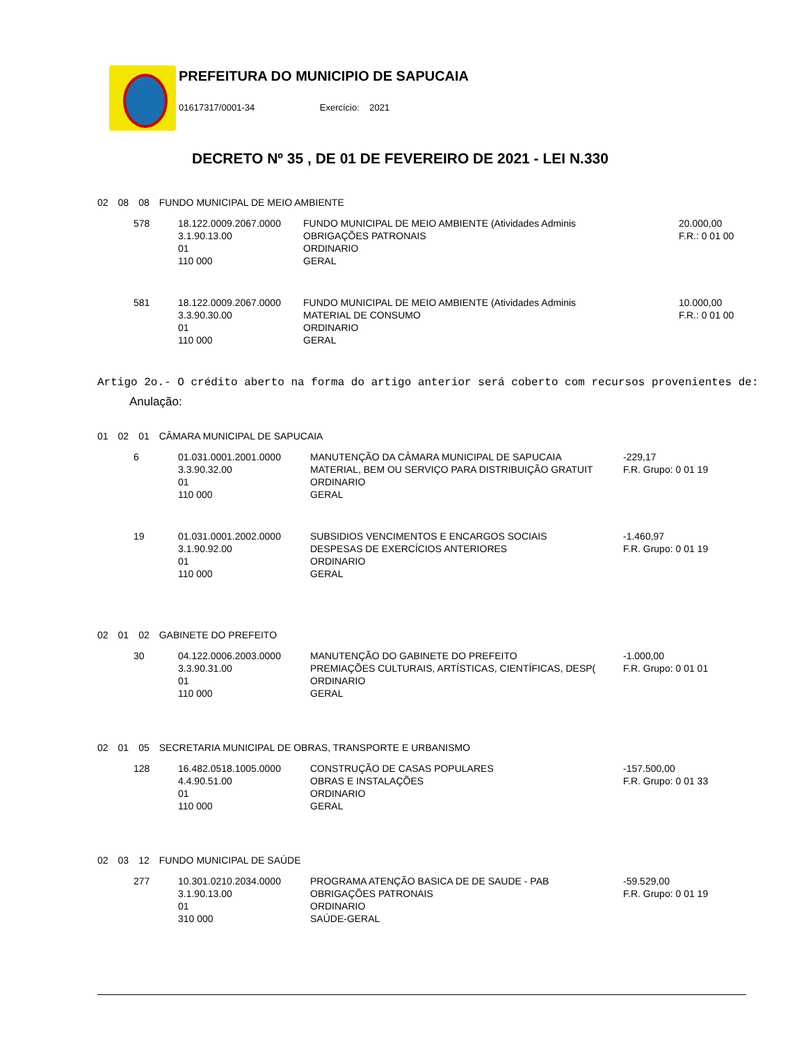PREFEITURA DO MUNICIPIO DE SAPUCAIA
01617317/0001-34 Exercício: 2021
DECRETO Nº 35 , DE 01 DE FEVEREIRO DE 2021 - LEI N.330
| 02 | 08 | 08 | FUNDO MUNICIPAL DE MEIO AMBIENTE |
| 578 | 18.122.0009.2067.0000 | FUNDO MUNICIPAL DE MEIO AMBIENTE (Atividades Adminis | 20.000,00 |
| | 3.1.90.13.00 | OBRIGAÇÕES PATRONAIS | F.R.: 0 01 00 |
| | 01 | ORDINARIO | |
| | 110 000 | GERAL | |
| 581 | 18.122.0009.2067.0000 | FUNDO MUNICIPAL DE MEIO AMBIENTE (Atividades Adminis | 10.000,00 |
| | 3.3.90.30.00 | MATERIAL DE CONSUMO | F.R.: 0 01 00 |
| | 01 | ORDINARIO | |
| | 110 000 | GERAL | |
Artigo 2o.- O crédito aberto na forma do artigo anterior será coberto com recursos provenientes de:
Anulação:
| 01 | 02 | 01 | CÂMARA MUNICIPAL DE SAPUCAIA |
| 6 | 01.031.0001.2001.0000 | MANUTENÇÃO DA CÂMARA MUNICIPAL DE SAPUCAIA | -229,17 |
| | 3.3.90.32.00 | MATERIAL, BEM OU SERVIÇO PARA DISTRIBUIÇÃO GRATUIT | F.R. Grupo: 0 01 19 |
| | 01 | ORDINARIO | |
| | 110 000 | GERAL | |
| 19 | 01.031.0001.2002.0000 | SUBSIDIOS VENCIMENTOS E ENCARGOS SOCIAIS | -1.460,97 |
| | 3.1.90.92.00 | DESPESAS DE EXERCÍCIOS ANTERIORES | F.R. Grupo: 0 01 19 |
| | 01 | ORDINARIO | |
| | 110 000 | GERAL | |
| 02 | 01 | 02 | GABINETE DO PREFEITO |
| 30 | 04.122.0006.2003.0000 | MANUTENÇÃO DO GABINETE DO PREFEITO | -1.000,00 |
| | 3.3.90.31.00 | PREMIAÇÕES CULTURAIS, ARTÍSTICAS, CIENTÍFICAS, DESP( | F.R. Grupo: 0 01 01 |
| | 01 | ORDINARIO | |
| | 110 000 | GERAL | |
| 02 | 01 | 05 | SECRETARIA MUNICIPAL DE OBRAS, TRANSPORTE E URBANISMO |
| 128 | 16.482.0518.1005.0000 | CONSTRUÇÃO DE CASAS POPULARES | -157.500,00 |
| | 4.4.90.51.00 | OBRAS E INSTALAÇÕES | F.R. Grupo: 0 01 33 |
| | 01 | ORDINARIO | |
| | 110 000 | GERAL | |
| 02 | 03 | 12 | FUNDO MUNICIPAL DE SAÚDE |
| 277 | 10.301.0210.2034.0000 | PROGRAMA ATENÇÃO BASICA DE DE SAUDE - PAB | -59.529,00 |
| | 3.1.90.13.00 | OBRIGAÇÕES PATRONAIS | F.R. Grupo: 0 01 19 |
| | 01 | ORDINARIO | |
| | 310 000 | SAÚDE-GERAL | |